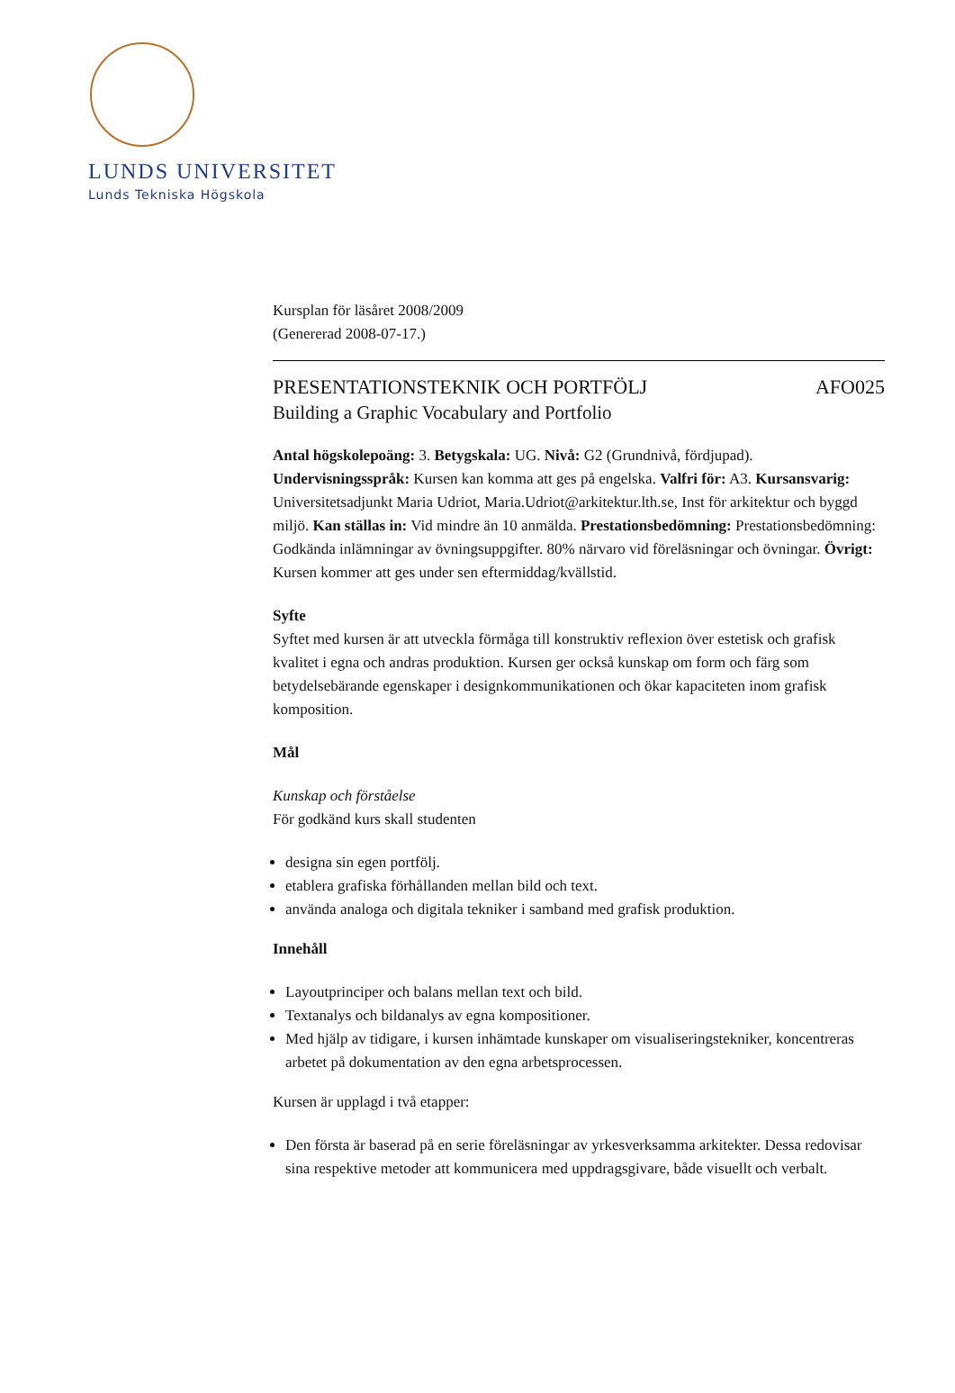LUNDS UNIVERSITET
Lunds Tekniska Högskola
Kursplan för läsåret 2008/2009
(Genererad 2008-07-17.)
PRESENTATIONSTEKNIK OCH PORTFÖLJ AFO025
Building a Graphic Vocabulary and Portfolio
Antal högskolepoäng: 3. Betygskala: UG. Nivå: G2 (Grundnivå, fördjupad). Undervisningsspråk: Kursen kan komma att ges på engelska. Valfri för: A3. Kursansvarig: Universitetsadjunkt Maria Udriot, Maria.Udriot@arkitektur.lth.se, Inst för arkitektur och byggd miljö. Kan ställas in: Vid mindre än 10 anmälda. Prestationsbedömning: Prestationsbedömning: Godkända inlämningar av övningsuppgifter. 80% närvaro vid föreläsningar och övningar. Övrigt: Kursen kommer att ges under sen eftermiddag/kvällstid.
Syfte
Syftet med kursen är att utveckla förmåga till konstruktiv reflexion över estetisk och grafisk kvalitet i egna och andras produktion. Kursen ger också kunskap om form och färg som betydelsebärande egenskaper i designkommunikationen och ökar kapaciteten inom grafisk komposition.
Mål
Kunskap och förståelse
För godkänd kurs skall studenten
designa sin egen portfölj.
etablera grafiska förhållanden mellan bild och text.
använda analoga och digitala tekniker i samband med grafisk produktion.
Innehåll
Layoutprinciper och balans mellan text och bild.
Textanalys och bildanalys av egna kompositioner.
Med hjälp av tidigare, i kursen inhämtade kunskaper om visualiseringstekniker, koncentreras arbetet på dokumentation av den egna arbetsprocessen.
Kursen är upplagd i två etapper:
Den första är baserad på en serie föreläsningar av yrkesverksamma arkitekter. Dessa redovisar sina respektive metoder att kommunicera med uppdragsgivare, både visuellt och verbalt.